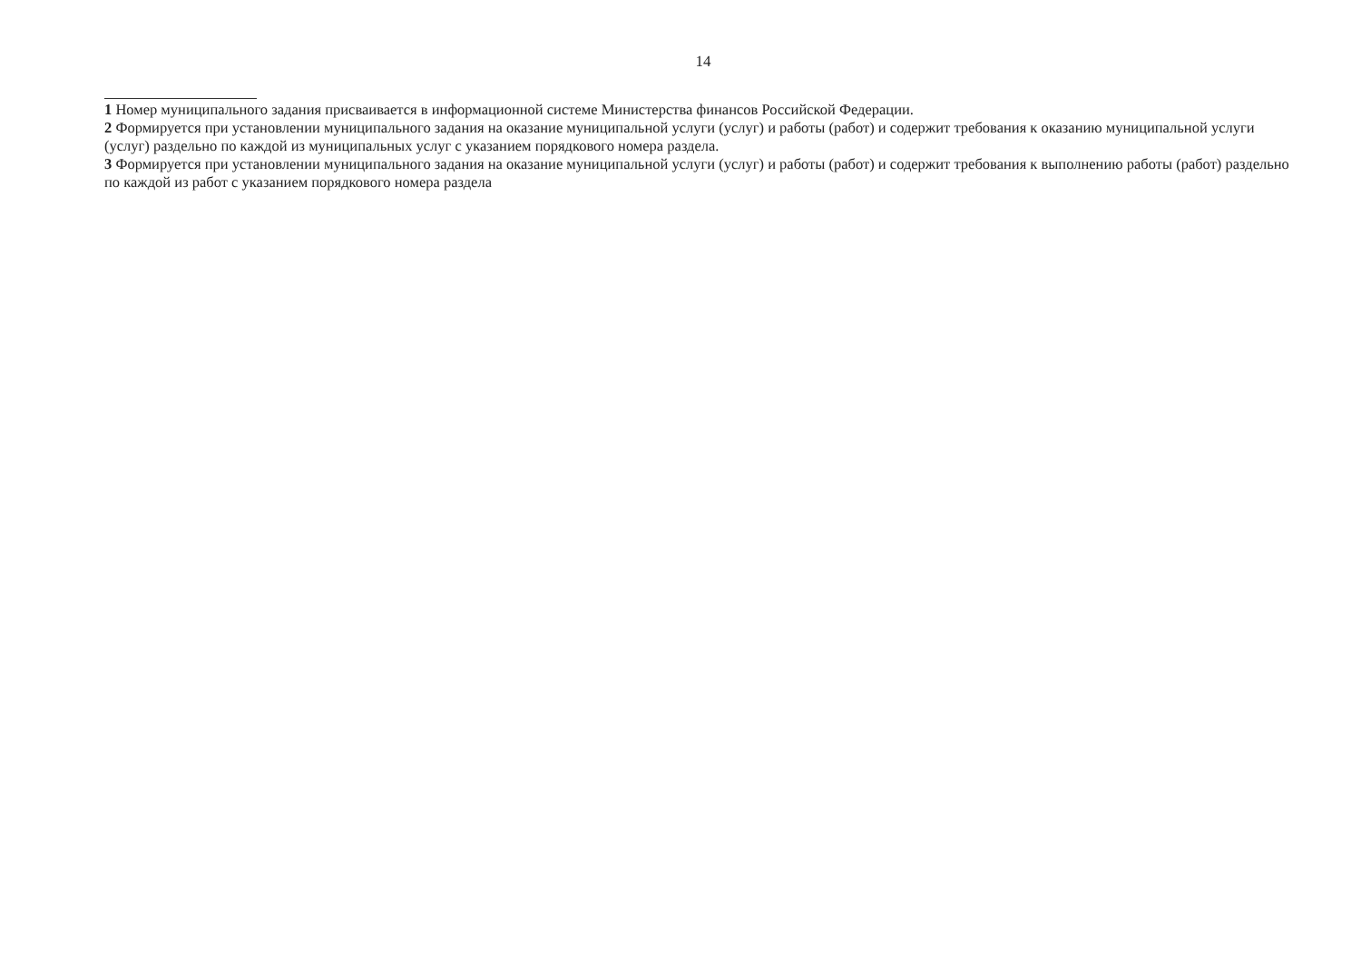14
1 Номер муниципального задания присваивается в информационной системе Министерства финансов Российской Федерации.
2 Формируется при установлении муниципального задания на оказание муниципальной услуги (услуг) и работы (работ) и содержит требования к оказанию муниципальной услуги (услуг) раздельно по каждой из муниципальных услуг с указанием порядкового номера раздела.
3 Формируется при установлении муниципального задания на оказание муниципальной услуги (услуг) и работы (работ) и содержит требования к выполнению работы (работ) раздельно по каждой из работ с указанием порядкового номера раздела